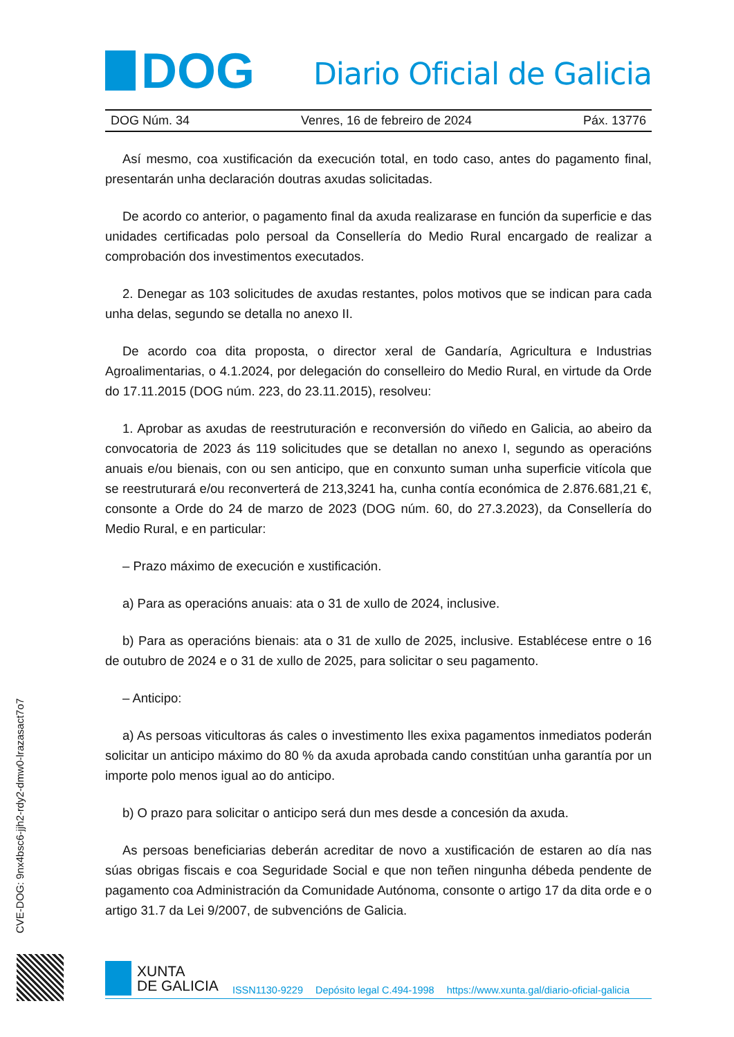DOG
Diario Oficial de Galicia
DOG Núm. 34 Venres, 16 de febreiro de 2024 Páx. 13776
Así mesmo, coa xustificación da execución total, en todo caso, antes do pagamento final, presentarán unha declaración doutras axudas solicitadas.
De acordo co anterior, o pagamento final da axuda realizarase en función da superficie e das unidades certificadas polo persoal da Consellería do Medio Rural encargado de realizar a comprobación dos investimentos executados.
2. Denegar as 103 solicitudes de axudas restantes, polos motivos que se indican para cada unha delas, segundo se detalla no anexo II.
De acordo coa dita proposta, o director xeral de Gandaría, Agricultura e Industrias Agroalimentarias, o 4.1.2024, por delegación do conselleiro do Medio Rural, en virtude da Orde do 17.11.2015 (DOG núm. 223, do 23.11.2015), resolveu:
1. Aprobar as axudas de reestruturación e reconversión do viñedo en Galicia, ao abeiro da convocatoria de 2023 ás 119 solicitudes que se detallan no anexo I, segundo as operacións anuais e/ou bienais, con ou sen anticipo, que en conxunto suman unha superficie vitícola que se reestruturará e/ou reconverterá de 213,3241 ha, cunha contía económica de 2.876.681,21 €, consonte a Orde do 24 de marzo de 2023 (DOG núm. 60, do 27.3.2023), da Consellería do Medio Rural, e en particular:
– Prazo máximo de execución e xustificación.
a) Para as operacións anuais: ata o 31 de xullo de 2024, inclusive.
b) Para as operacións bienais: ata o 31 de xullo de 2025, inclusive. Establécese entre o 16 de outubro de 2024 e o 31 de xullo de 2025, para solicitar o seu pagamento.
– Anticipo:
a) As persoas viticultoras ás cales o investimento lles exixa pagamentos inmediatos poderán solicitar un anticipo máximo do 80 % da axuda aprobada cando constitúan unha garantía por un importe polo menos igual ao do anticipo.
b) O prazo para solicitar o anticipo será dun mes desde a concesión da axuda.
As persoas beneficiarias deberán acreditar de novo a xustificación de estaren ao día nas súas obrigas fiscais e coa Seguridade Social e que non teñen ningunha débeda pendente de pagamento coa Administración da Comunidade Autónoma, consonte o artigo 17 da dita orde e o artigo 31.7 da Lei 9/2007, de subvencións de Galicia.
CVE-DOG: 9nx4bsc6-jjh2-rdy2-dmw0-lrazasact7o7
XUNTA
DE GALICIA
ISSN1130-9229 Depósito legal C.494-1998 https://www.xunta.gal/diario-oficial-galicia